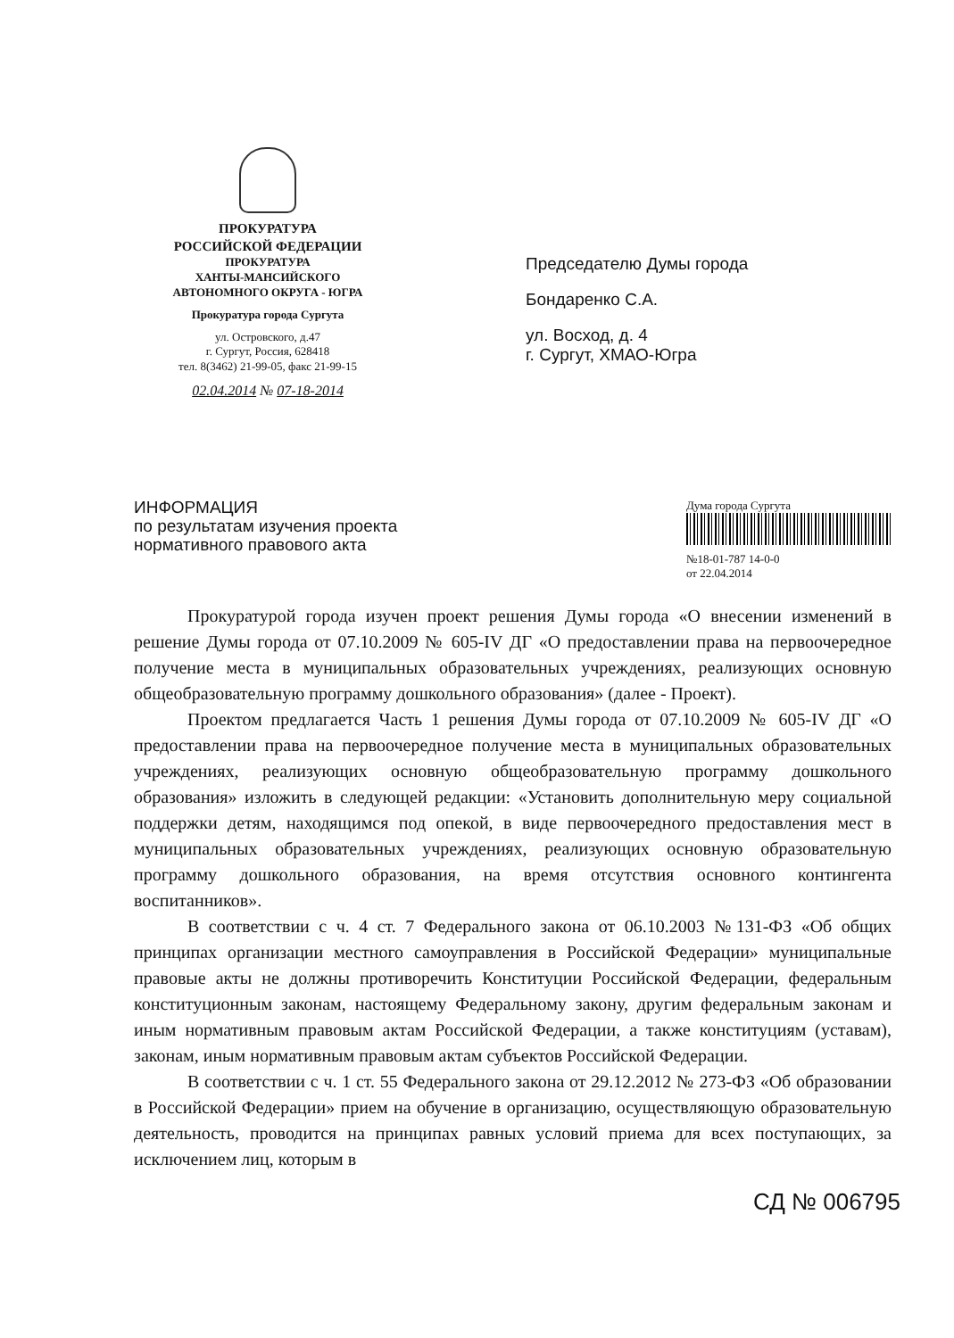ПРОКУРАТУРА
РОССИЙСКОЙ ФЕДЕРАЦИИ
ПРОКУРАТУРА
ХАНТЫ-МАНСИЙСКОГО
АВТОНОМНОГО ОКРУГА - ЮГРА
Прокуратура города Сургута
ул. Островского, д.47
г. Сургут, Россия, 628418
тел. 8(3462) 21-99-05, факс 21-99-15
02.04.2014 № 07-18-2014
Председателю Думы города
Бондаренко С.А.
ул. Восход, д. 4
г. Сургут, ХМАО-Югра
ИНФОРМАЦИЯ
по результатам изучения проекта нормативного правового акта
Дума города Сургута
№18-01-787 14-0-0
от 22.04.2014
Прокуратурой города изучен проект решения Думы города «О внесении изменений в решение Думы города от 07.10.2009 № 605-IV ДГ «О предоставлении права на первоочередное получение места в муниципальных образовательных учреждениях, реализующих основную общеобразовательную программу дошкольного образования» (далее - Проект).
Проектом предлагается Часть 1 решения Думы города от 07.10.2009 № 605-IV ДГ «О предоставлении права на первоочередное получение места в муниципальных образовательных учреждениях, реализующих основную общеобразовательную программу дошкольного образования» изложить в следующей редакции: «Установить дополнительную меру социальной поддержки детям, находящимся под опекой, в виде первоочередного предоставления мест в муниципальных образовательных учреждениях, реализующих основную образовательную программу дошкольного образования, на время отсутствия основного контингента воспитанников».
В соответствии с ч. 4 ст. 7 Федерального закона от 06.10.2003 №131-ФЗ «Об общих принципах организации местного самоуправления в Российской Федерации» муниципальные правовые акты не должны противоречить Конституции Российской Федерации, федеральным конституционным законам, настоящему Федеральному закону, другим федеральным законам и иным нормативным правовым актам Российской Федерации, а также конституциям (уставам), законам, иным нормативным правовым актам субъектов Российской Федерации.
В соответствии с ч. 1 ст. 55 Федерального закона от 29.12.2012 № 273-ФЗ «Об образовании в Российской Федерации» прием на обучение в организацию, осуществляющую образовательную деятельность, проводится на принципах равных условий приема для всех поступающих, за исключением лиц, которым в
СД № 006795